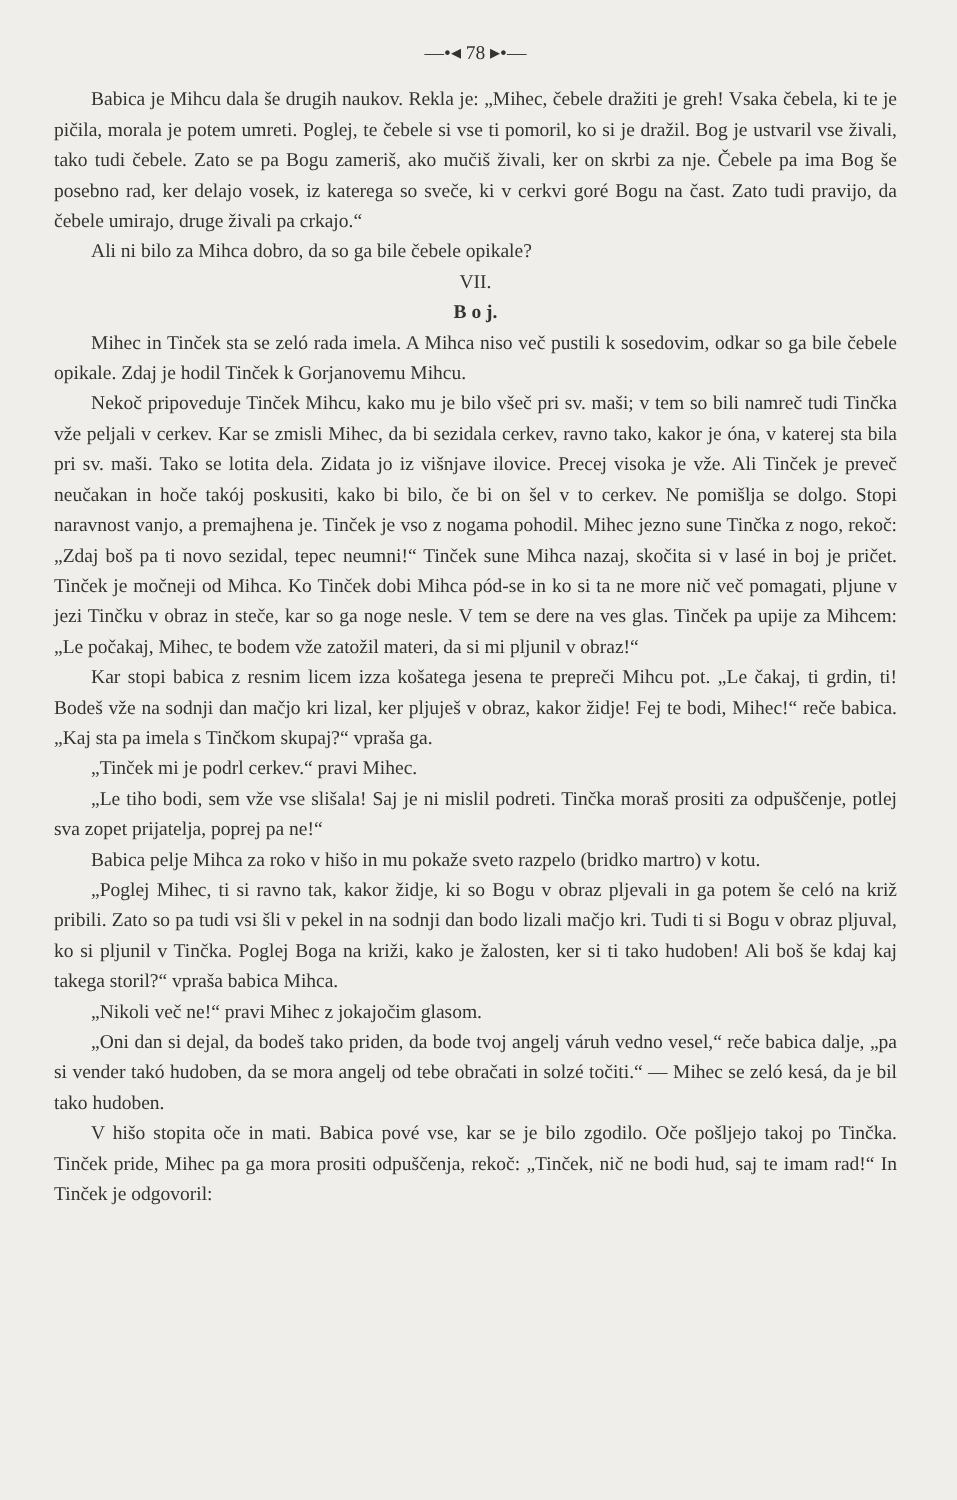—•◂ 78 ▸•—
Babica je Mihcu dala še drugih naukov. Rekla je: „Mihec, čebele dražiti je greh! Vsaka čebela, ki te je pičila, morala je potem umreti. Poglej, te čebele si vse ti pomoril, ko si je dražil. Bog je ustvaril vse živali, tako tudi čebele. Zato se pa Bogu zameriš, ako mučiš živali, ker on skrbi za nje. Čebele pa ima Bog še posebno rad, ker delajo vosek, iz katerega so sveče, ki v cerkvi goré Bogu na čast. Zato tudi pravijo, da čebele umirajo, druge živali pa crkajo.“
Ali ni bilo za Mihca dobro, da so ga bile čebele opikale?
VII.
B o j.
Mihec in Tinček sta se zeló rada imela. A Mihca niso več pustili k sosedovim, odkar so ga bile čebele opikale. Zdaj je hodil Tinček k Gorjanovemu Mihcu.
Nekoč pripoveduje Tinček Mihcu, kako mu je bilo všeč pri sv. maši; v tem so bili namreč tudi Tinčka vže peljali v cerkev. Kar se zmisli Mihec, da bi sezidala cerkev, ravno tako, kakor je óna, v katerej sta bila pri sv. maši. Tako se lotita dela. Zidata jo iz višnjave ilovice. Precej visoka je vže. Ali Tinček je preveč neučakan in hoče takój poskusiti, kako bi bilo, če bi on šel v to cerkev. Ne pomišlja se dolgo. Stopi naravnost vanjo, a premajhena je. Tinček je vso z nogama pohodil. Mihec jezno sune Tinčka z nogo, rekoč: „Zdaj boš pa ti novo sezidal, tepec neumni!“ Tinček sune Mihca nazaj, skočita si v lasé in boj je pričet. Tinček je močneji od Mihca. Ko Tinček dobi Mihca pód-se in ko si ta ne more nič več pomagati, pljune v jezi Tinčku v obraz in steče, kar so ga noge nesle. V tem se dere na ves glas. Tinček pa upije za Mihcem: „Le počakaj, Mihec, te bodem vže zatožil materi, da si mi pljunil v obraz!“
Kar stopi babica z resnim licem izza košatega jesena te prepreči Mihcu pot. „Le čakaj, ti grdin, ti! Bodeš vže na sodnji dan mačjo kri lizal, ker pljuješ v obraz, kakor židje! Fej te bodi, Mihec!“ reče babica. „Kaj sta pa imela s Tinčkom skupaj?“ vpraša ga.
„Tinček mi je podrl cerkev.“ pravi Mihec.
„Le tiho bodi, sem vže vse slišala! Saj je ni mislil podreti. Tinčka moraš prositi za odpuščenje, potlej sva zopet prijatelja, poprej pa ne!“
Babica pelje Mihca za roko v hišo in mu pokaže sveto razpelo (bridko martro) v kotu.
„Poglej Mihec, ti si ravno tak, kakor židje, ki so Bogu v obraz pljevali in ga potem še celó na križ pribili. Zato so pa tudi vsi šli v pekel in na sodnji dan bodo lizali mačjo kri. Tudi ti si Bogu v obraz pljuval, ko si pljunil v Tinčka. Poglej Boga na križi, kako je žalosten, ker si ti tako hudoben! Ali boš še kdaj kaj takega storil?“ vpraša babica Mihca.
„Nikoli več ne!“ pravi Mihec z jokajočim glasom.
„Oni dan si dejal, da bodeš tako priden, da bode tvoj angelj váruh vedno vesel,“ reče babica dalje, „pa si vender takó hudoben, da se mora angelj od tebe obračati in solzé točiti.“ — Mihec se zeló kesá, da je bil tako hudoben.
V hišo stopita oče in mati. Babica pové vse, kar se je bilo zgodilo. Oče pošljejo takoj po Tinčka. Tinček pride, Mihec pa ga mora prositi odpuščenja, rekoč: „Tinček, nič ne bodi hud, saj te imam rad!“ In Tinček je odgovoril: